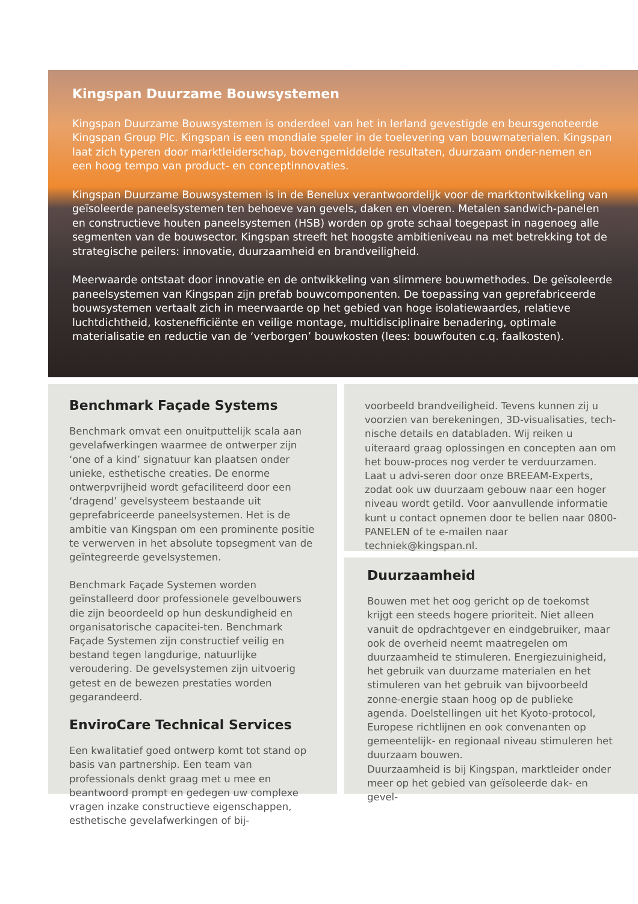Kingspan Duurzame Bouwsystemen
Kingspan Duurzame Bouwsystemen is onderdeel van het in Ierland gevestigde en beursgenoteerde Kingspan Group Plc. Kingspan is een mondiale speler in de toelevering van bouwmaterialen. Kingspan laat zich typeren door marktleiderschap, bovengemiddelde resultaten, duurzaam onder-nemen en een hoog tempo van product- en conceptinnovaties.
Kingspan Duurzame Bouwsystemen is in de Benelux verantwoordelijk voor de marktontwikkeling van geïsoleerde paneelsystemen ten behoeve van gevels, daken en vloeren. Metalen sandwich-panelen en constructieve houten paneelsystemen (HSB) worden op grote schaal toegepast in nagenoeg alle segmenten van de bouwsector. Kingspan streeft het hoogste ambitieniveau na met betrekking tot de strategische peilers: innovatie, duurzaamheid en brandveiligheid.
Meerwaarde ontstaat door innovatie en de ontwikkeling van slimmere bouwmethodes. De geïsoleerde paneelsystemen van Kingspan zijn prefab bouwcomponenten. De toepassing van geprefabriceerde bouwsystemen vertaalt zich in meerwaarde op het gebied van hoge isolatiewaardes, relatieve luchtdichtheid, kostenefficiënte en veilige montage, multidisciplinaire benadering, optimale materialisatie en reductie van de ‘verborgen’ bouwkosten (lees: bouwfouten c.q. faalkosten).
Benchmark Façade Systems
Benchmark omvat een onuitputtelijk scala aan gevelafwerkingen waarmee de ontwerper zijn ‘one of a kind’ signatuur kan plaatsen onder unieke, esthetische creaties. De enorme ontwerpvrijheid wordt gefaciliteerd door een ‘dragend’ gevelsysteem bestaande uit geprefabriceerde paneelsystemen. Het is de ambitie van Kingspan om een prominente positie te verwerven in het absolute topsegment van de geïntegreerde gevelsystemen.
Benchmark Façade Systemen worden geïnstalleerd door professionele gevelbouwers die zijn beoordeeld op hun deskundigheid en organisatorische capacitei-ten. Benchmark Façade Systemen zijn constructief veilig en bestand tegen langdurige, natuurlijke veroudering. De gevelsystemen zijn uitvoerig getest en de bewezen prestaties worden gegarandeerd.
EnviroCare Technical Services
Een kwalitatief goed ontwerp komt tot stand op basis van partnership. Een team van professionals denkt graag met u mee en beantwoord prompt en gedegen uw complexe vragen inzake constructieve eigenschappen, esthetische gevelafwerkingen of bij-
voorbeeld brandveiligheid. Tevens kunnen zij u voorzien van berekeningen, 3D-visualisaties, tech-nische details en databladen. Wij reiken u uiteraard graag oplossingen en concepten aan om het bouw-proces nog verder te verduurzamen. Laat u advi-seren door onze BREEAM-Experts, zodat ook uw duurzaam gebouw naar een hoger niveau wordt getild. Voor aanvullende informatie kunt u contact opnemen door te bellen naar 0800-PANELEN of te e-mailen naar techniek@kingspan.nl.
Duurzaamheid
Bouwen met het oog gericht op de toekomst krijgt een steeds hogere prioriteit. Niet alleen vanuit de opdrachtgever en eindgebruiker, maar ook de overheid neemt maatregelen om duurzaamheid te stimuleren. Energiezuinigheid, het gebruik van duurzame materialen en het stimuleren van het gebruik van bijvoorbeeld zonne-energie staan hoog op de publieke agenda. Doelstellingen uit het Kyoto-protocol, Europese richtlijnen en ook convenanten op gemeentelijk- en regionaal niveau stimuleren het duurzaam bouwen.
Duurzaamheid is bij Kingspan, marktleider onder meer op het gebied van geïsoleerde dak- en gevel-